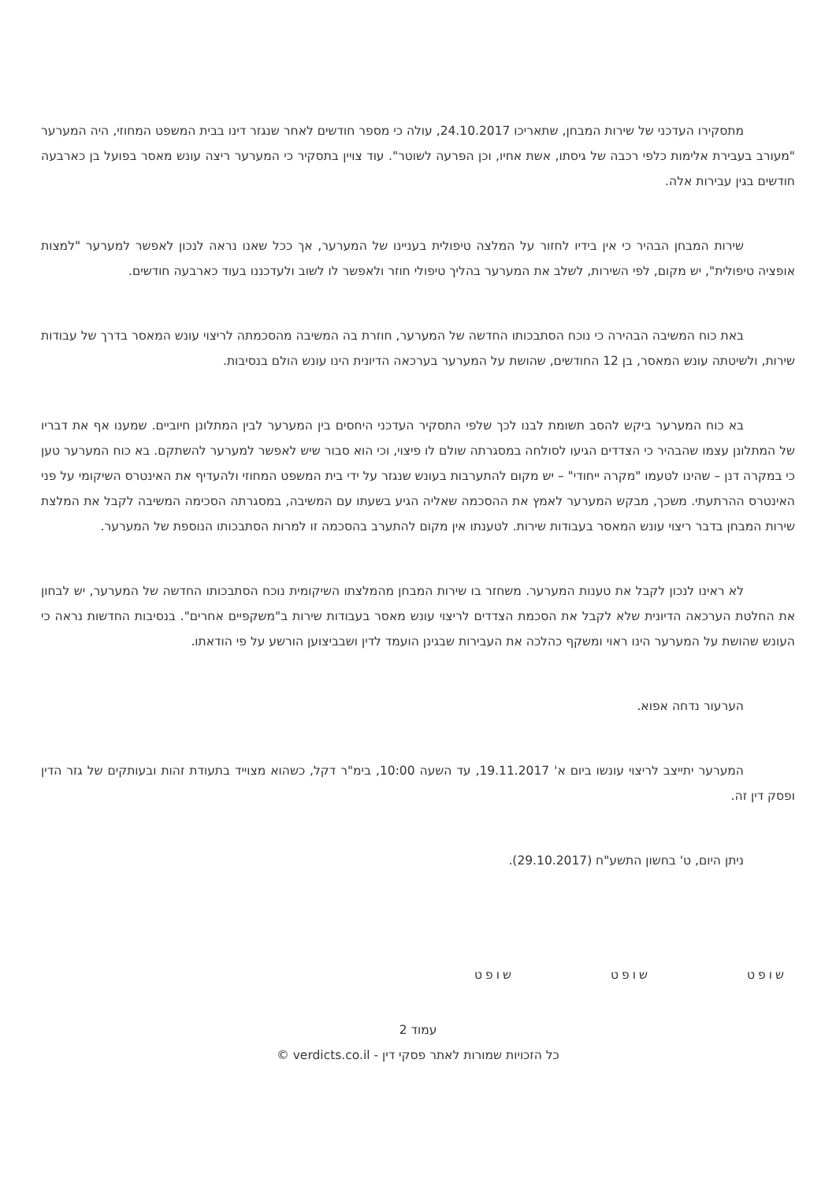מתסקירו העדכני של שירות המבחן, שתאריכו 24.10.2017, עולה כי מספר חודשים לאחר שנגזר דינו בבית המשפט המחוזי, היה המערער "מעורב בעבירת אלימות כלפי רכבה של גיסתו, אשת אחיו, וכן הפרעה לשוטר". עוד צויין בתסקיר כי המערער ריצה עונש מאסר בפועל בן כארבעה חודשים בגין עבירות אלה.
שירות המבחן הבהיר כי אין בידיו לחזור על המלצה טיפולית בעניינו של המערער, אך ככל שאנו נראה לנכון לאפשר למערער "למצות אופציה טיפולית", יש מקום, לפי השירות, לשלב את המערער בהליך טיפולי חוזר ולאפשר לו לשוב ולעדכננו בעוד כארבעה חודשים.
באת כוח המשיבה הבהירה כי נוכח הסתבכותו החדשה של המערער, חוזרת בה המשיבה מהסכמתה לריצוי עונש המאסר בדרך של עבודות שירות, ולשיטתה עונש המאסר, בן 12 החודשים, שהושת על המערער בערכאה הדיונית הינו עונש הולם בנסיבות.
בא כוח המערער ביקש להסב תשומת לבנו לכך שלפי התסקיר העדכני היחסים בין המערער לבין המתלונן חיוביים. שמענו אף את דבריו של המתלונן עצמו שהבהיר כי הצדדים הגיעו לסולחה במסגרתה שולם לו פיצוי, וכי הוא סבור שיש לאפשר למערער להשתקם. בא כוח המערער טען כי במקרה דנן – שהינו לטעמו "מקרה ייחודי" – יש מקום להתערבות בעונש שנגזר על ידי בית המשפט המחוזי ולהעדיף את האינטרס השיקומי על פני האינטרס ההרתעתי. משכך, מבקש המערער לאמץ את ההסכמה שאליה הגיע בשעתו עם המשיבה, במסגרתה הסכימה המשיבה לקבל את המלצת שירות המבחן בדבר ריצוי עונש המאסר בעבודות שירות. לטענתו אין מקום להתערב בהסכמה זו למרות הסתבכותו הנוספת של המערער.
לא ראינו לנכון לקבל את טענות המערער. משחזר בו שירות המבחן מהמלצתו השיקומית נוכח הסתבכותו החדשה של המערער, יש לבחון את החלטת הערכאה הדיונית שלא לקבל את הסכמת הצדדים לריצוי עונש מאסר בעבודות שירות ב"משקפיים אחרים". בנסיבות החדשות נראה כי העונש שהושת על המערער הינו ראוי ומשקף כהלכה את העבירות שבגינן הועמד לדין ושבביצוען הורשע על פי הודאתו.
הערעור נדחה אפוא.
המערער יתייצב לריצוי עונשו ביום א' 19.11.2017, עד השעה 10:00, בימ"ר דקל, כשהוא מצוייד בתעודת זהות ובעותקים של גזר הדין ופסק דין זה.
ניתן היום, ט' בחשון התשע"ח (29.10.2017).
שופט שופט שופט
עמוד 2
כל הזכויות שמורות לאתר פסקי דין - verdicts.co.il ©